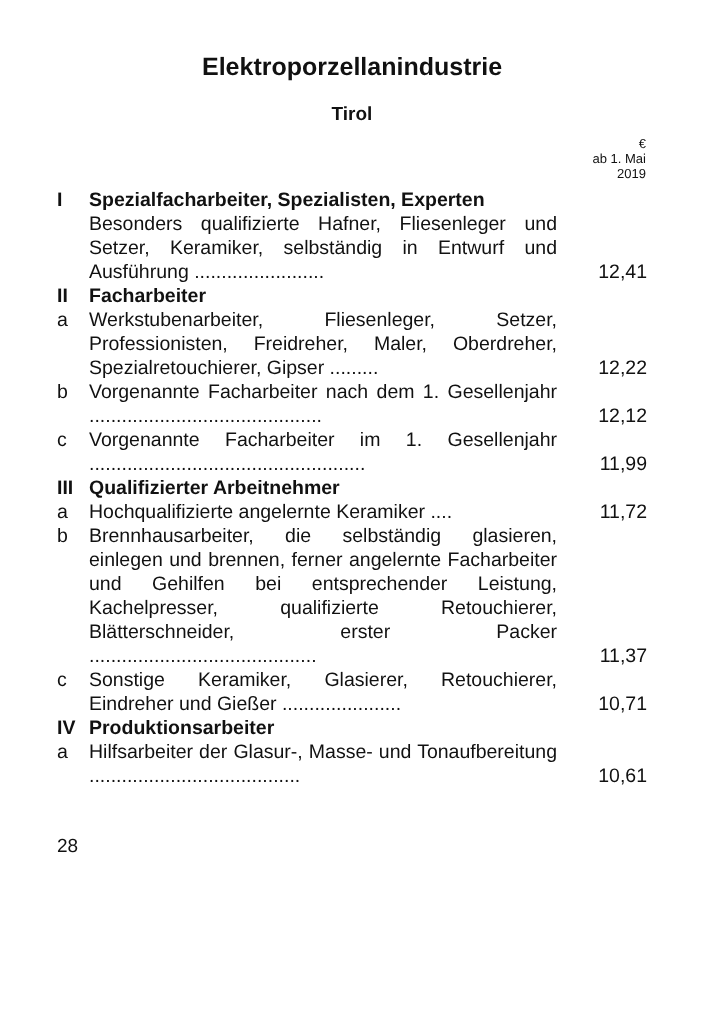Elektroporzellanindustrie
Tirol
| | | € ab 1. Mai 2019 |
| --- | --- | --- |
| I | Spezialfacharbeiter, Spezialisten, Experten | |
| | Besonders qualifizierte Hafner, Fliesenleger und Setzer, Keramiker, selbständig in Entwurf und Ausführung ........................ | 12,41 |
| II | Facharbeiter | |
| a | Werkstubenarbeiter, Fliesenleger, Setzer, Professionisten, Freidreher, Maler, Oberdreher, Spezialretouchierer, Gipser ......... | 12,22 |
| b | Vorgenannte Facharbeiter nach dem 1. Gesellenjahr ........................................... | 12,12 |
| c | Vorgenannte Facharbeiter im 1. Gesellenjahr ................................................... | 11,99 |
| III | Qualifizierter Arbeitnehmer | |
| a | Hochqualifizierte angelernte Keramiker .... | 11,72 |
| b | Brennhausarbeiter, die selbständig glasieren, einlegen und brennen, ferner angelernte Facharbeiter und Gehilfen bei entsprechender Leistung, Kachelpresser, qualifizierte Retouchierer, Blätterschneider, erster Packer .......................................... | 11,37 |
| c | Sonstige Keramiker, Glasierer, Retouchierer, Eindreher und Gießer ...................... | 10,71 |
| IV | Produktionsarbeiter | |
| a | Hilfsarbeiter der Glasur-, Masse- und Tonaufbereitung ....................................... | 10,61 |
28